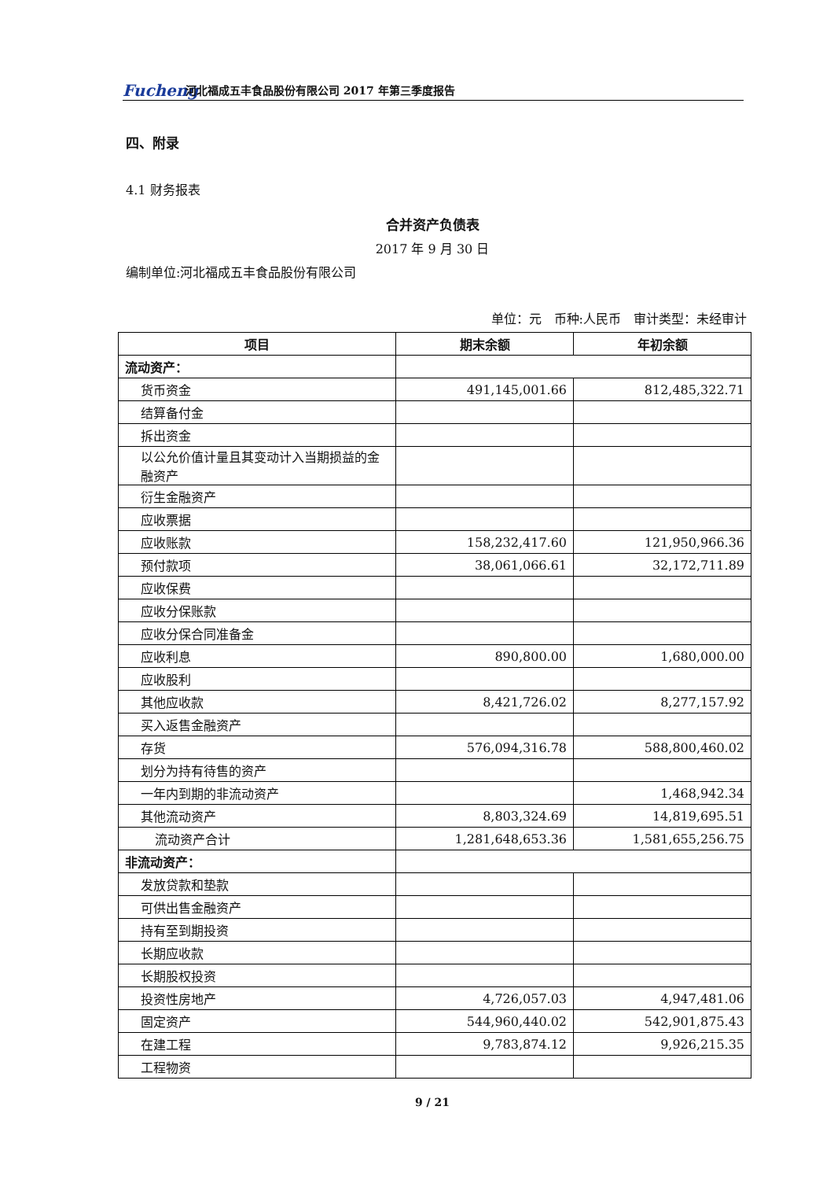Fucheng
河北福成五丰食品股份有限公司 2017 年第三季度报告
四、附录
4.1 财务报表
合并资产负债表
2017 年 9 月 30 日
编制单位:河北福成五丰食品股份有限公司
单位：元　币种:人民币　审计类型：未经审计
| 项目 | 期末余额 | 年初余额 |
| --- | --- | --- |
| 流动资产： | | |
| 货币资金 | 491,145,001.66 | 812,485,322.71 |
| 结算备付金 | | |
| 拆出资金 | | |
| 以公允价值计量且其变动计入当期损益的金融资产 | | |
| 衍生金融资产 | | |
| 应收票据 | | |
| 应收账款 | 158,232,417.60 | 121,950,966.36 |
| 预付款项 | 38,061,066.61 | 32,172,711.89 |
| 应收保费 | | |
| 应收分保账款 | | |
| 应收分保合同准备金 | | |
| 应收利息 | 890,800.00 | 1,680,000.00 |
| 应收股利 | | |
| 其他应收款 | 8,421,726.02 | 8,277,157.92 |
| 买入返售金融资产 | | |
| 存货 | 576,094,316.78 | 588,800,460.02 |
| 划分为持有待售的资产 | | |
| 一年内到期的非流动资产 | | 1,468,942.34 |
| 其他流动资产 | 8,803,324.69 | 14,819,695.51 |
| 流动资产合计 | 1,281,648,653.36 | 1,581,655,256.75 |
| 非流动资产： | | |
| 发放贷款和垫款 | | |
| 可供出售金融资产 | | |
| 持有至到期投资 | | |
| 长期应收款 | | |
| 长期股权投资 | | |
| 投资性房地产 | 4,726,057.03 | 4,947,481.06 |
| 固定资产 | 544,960,440.02 | 542,901,875.43 |
| 在建工程 | 9,783,874.12 | 9,926,215.35 |
| 工程物资 | | |
9 / 21